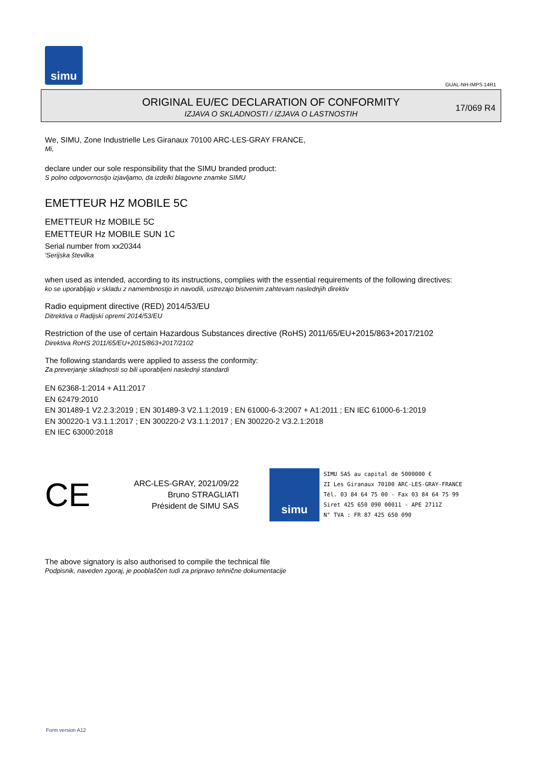simu
GUAL-NH-IMPS 14R1
ORIGINAL EU/EC DECLARATION OF CONFORMITY
IZJAVA O SKLADNOSTI / IZJAVA O LASTNOSTIH
17/069 R4
We, SIMU, Zone Industrielle Les Giranaux 70100 ARC-LES-GRAY FRANCE,
Mi,
declare under our sole responsibility that the SIMU branded product:
S polno odgovornostjo izjavljamo, da izdelki blagovne znamke SIMU
EMETTEUR HZ MOBILE 5C
EMETTEUR Hz MOBILE 5C
EMETTEUR Hz MOBILE SUN 1C
Serial number from xx20344
'Serijska številka
when used as intended, according to its instructions, complies with the essential requirements of the following directives:
ko se uporabljajo v skladu z namembnostjo in navodili, ustrezajo bistvenim zahtevam naslednjih direktiv
Radio equipment directive (RED) 2014/53/EU
Ditrektiva o Radijski opremi 2014/53/EU
Restriction of the use of certain Hazardous Substances directive (RoHS) 2011/65/EU+2015/863+2017/2102
Direktiva RoHS 2011/65/EU+2015/863+2017/2102
The following standards were applied to assess the conformity:
Za preverjanje skladnosti so bili uporabljeni naslednji standardi
EN 62368-1:2014 + A11:2017
EN 62479:2010
EN 301489-1 V2.2.3:2019 ; EN 301489-3 V2.1.1:2019 ; EN 61000-6-3:2007 + A1:2011 ; EN IEC 61000-6-1:2019
EN 300220-1 V3.1.1:2017 ; EN 300220-2 V3.1.1:2017 ; EN 300220-2 V3.2.1:2018
EN IEC 63000:2018
CE
ARC-LES-GRAY, 2021/09/22
Bruno STRAGLIATI
Président de SIMU SAS
simu
SIMU SAS au capital de 5000000 €
ZI Les Giranaux 70100 ARC-LES-GRAY-FRANCE
Tél. 03 84 64 75 00 - Fax 03 84 64 75 99
Siret 425 650 090 00011 - APE 2711Z
N° TVA : FR 87 425 650 090
The above signatory is also authorised to compile the technical file
Podpisnik, naveden zgoraj, je pooblaščen tudi za pripravo tehnične dokumentacije
Form version A12